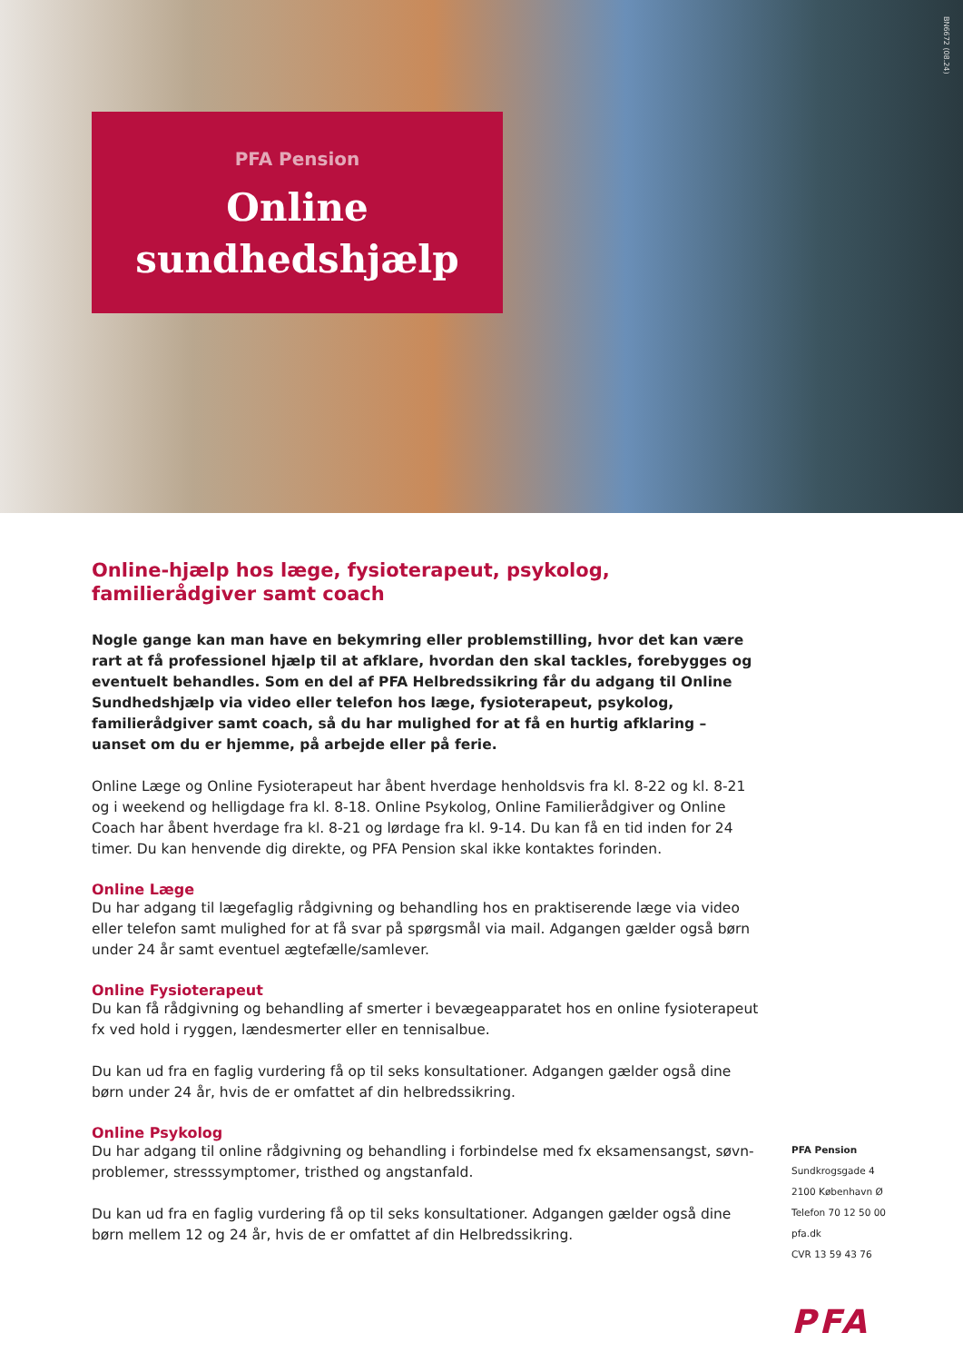BN6672 (08.24)
PFA Pension
Online
sundhedshjælp
Online-hjælp hos læge, fysioterapeut, psykolog, familierådgiver samt coach
Nogle gange kan man have en bekymring eller problemstilling, hvor det kan være rart at få professionel hjælp til at afklare, hvordan den skal tackles, forebygges og eventuelt behandles. Som en del af PFA Helbredssikring får du adgang til Online Sundhedshjælp via video eller telefon hos læge, fysioterapeut, psykolog, familierådgiver samt coach, så du har mulighed for at få en hurtig afklaring – uanset om du er hjemme, på arbejde eller på ferie.
Online Læge og Online Fysioterapeut har åbent hverdage henholdsvis fra kl. 8-22 og kl. 8-21 og i weekend og helligdage fra kl. 8-18. Online Psykolog, Online Familierådgiver og Online Coach har åbent hverdage fra kl. 8-21 og lørdage fra kl. 9-14. Du kan få en tid inden for 24 timer. Du kan henvende dig direkte, og PFA Pension skal ikke kontaktes forinden.
Online Læge
Du har adgang til lægefaglig rådgivning og behandling hos en praktiserende læge via video eller telefon samt mulighed for at få svar på spørgsmål via mail. Adgangen gælder også børn under 24 år samt eventuel ægtefælle/samlever.
Online Fysioterapeut
Du kan få rådgivning og behandling af smerter i bevægeapparatet hos en online fysioterapeut fx ved hold i ryggen, lændesmerter eller en tennisalbue.
Du kan ud fra en faglig vurdering få op til seks konsultationer. Adgangen gælder også dine børn under 24 år, hvis de er omfattet af din helbredssikring.
Online Psykolog
Du har adgang til online rådgivning og behandling i forbindelse med fx eksamensangst, søvn­problemer, stresssymptomer, tristhed og angstanfald.
Du kan ud fra en faglig vurdering få op til seks konsultationer. Adgangen gælder også dine børn mellem 12 og 24 år, hvis de er omfattet af din Helbredssikring.
PFA Pension
Sundkrogsgade 4
2100 København Ø
Telefon 70 12 50 00
pfa.dk
CVR 13 59 43 76
PFA